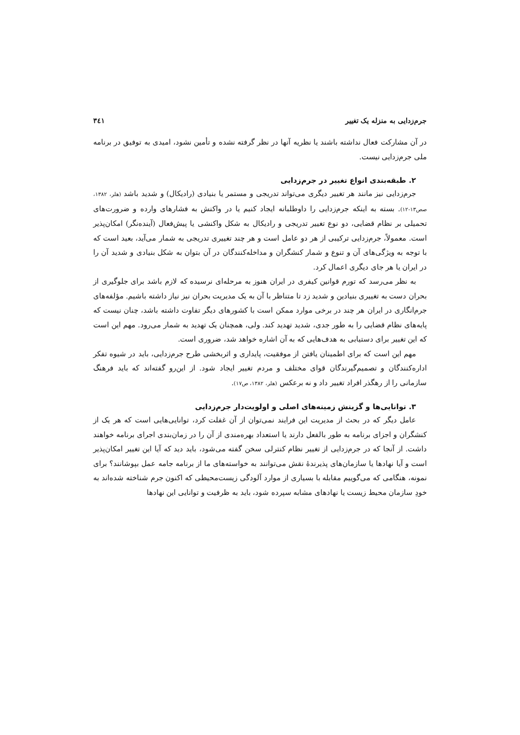جرم‌زدایی به منزله یک تغییر ۳٤۱
در آن مشارکت فعال نداشته باشند یا نظریه آنها در نظر گرفته نشده و تأمین نشود، امیدی به توفیق در برنامه ملی جرم‌زدایی نیست.
۲. طبقه‌بندی انواع تغییر در جرم‌زدایی
جرم‌زدایی نیز مانند هر تغییر دیگری می‌تواند تدریجی و مستمر یا بنیادی (رادیکال) و شدید باشد (هلر، ۱۳۸۲، صص۱۳-۱۲). بسته به اینکه جرم‌زدایی را داوطلبانه ایجاد کنیم یا در واکنش به فشارهای وارده و ضرورت‌های تحمیلی بر نظام قضایی، دو نوع تغییر تدریجی و رادیکال به شکل واکنشی یا پیش‌فعال (آینده‌نگر) امکان‌پذیر است. معمولاً، جرم‌زدایی ترکیبی از هر دو عامل است و هر چند تغییری تدریجی به شمار می‌آید، بعید است که با توجه به ویژگی‌های آن و تنوع و شمار کنشگران و مداخله‌کنندگان در آن بتوان به شکل بنیادی و شدید آن را در ایران یا هر جای دیگری اعمال کرد.
به نظر می‌رسد که تورم قوانین کیفری در ایران هنوز به مرحله‌ای نرسیده که لازم باشد برای جلوگیری از بحران دست به تغییری بنیادین و شدید زد تا متناظر با آن به یک مدیریت بحران نیز نیاز داشته باشیم. مؤلفه‌های جرم‌انگاری در ایران هر چند در برخی موارد ممکن است با کشورهای دیگر تفاوت داشته باشد، چنان نیست که پایه‌های نظام قضایی را به طور جدی، شدید تهدید کند. ولی، همچنان یک تهدید به شمار می‌رود. مهم این است که این تغییر برای دستیابی به هدف‌هایی که به آن اشاره خواهد شد، ضروری است.
مهم این است که برای اطمینان یافتن از موفقیت، پایداری و اثربخشی طرح جرم‌زدایی، باید در شیوه تفکر اداره‌کنندگان و تصمیم‌گیرندگان قوای مختلف و مردم تغییر ایجاد شود. از این‌رو گفته‌اند که باید فرهنگ سازمانی را از رهگذر افراد تغییر داد و نه برعکس (هلر، ۱۳۸۲، ص۱۷).
۳. توانایی‌ها و گزینش زمینه‌های اصلی و اولویت‌دار جرم‌زدایی
عامل دیگر که در بحث از مدیریت این فرایند نمی‌توان از آن غفلت کرد، توانایی‌هایی است که هر یک از کنشگران و اجزای برنامه به طور بالفعل دارند یا استعداد بهره‌مندی از آن را در زمان‌بندی اجرای برنامه خواهند داشت. از آنجا که در جرم‌زدایی از تغییر نظام کنترلی سخن گفته می‌شود، باید دید که آیا این تغییر امکان‌پذیر است و آیا نهادها یا سازمان‌های پذیرندهٔ نقش می‌توانند به خواسته‌های ما از برنامه جامه عمل بپوشانند؟ برای نمونه، هنگامی که می‌گوییم مقابله با بسیاری از موارد آلودگی زیست‌محیطی که اکنون جرم شناخته شده‌اند به خودِ سازمان محیط زیست یا نهادهای مشابه سپرده شود، باید به ظرفیت و توانایی این نهادها